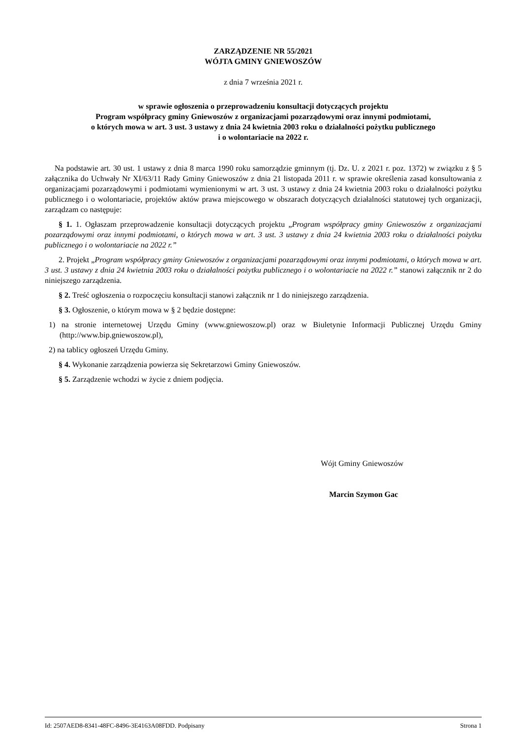ZARZĄDZENIE NR 55/2021
WÓJTA GMINY GNIEWOSZÓW
z dnia 7 września 2021 r.
w sprawie ogłoszenia o przeprowadzeniu konsultacji dotyczących projektu
Program współpracy gminy Gniewoszów z organizacjami pozarządowymi oraz innymi podmiotami,
o których mowa w art. 3 ust. 3 ustawy z dnia 24 kwietnia 2003 roku o działalności pożytku publicznego
i o wolontariacie na 2022 r.
Na podstawie art. 30 ust. 1 ustawy z dnia 8 marca 1990 roku samorządzie gminnym (tj. Dz. U. z 2021 r. poz. 1372) w związku z § 5 załącznika do Uchwały Nr XI/63/11 Rady Gminy Gniewoszów z dnia 21 listopada 2011 r. w sprawie określenia zasad konsultowania z organizacjami pozarządowymi i podmiotami wymienionymi w art. 3 ust. 3 ustawy z dnia 24 kwietnia 2003 roku o działalności pożytku publicznego i o wolontariacie, projektów aktów prawa miejscowego w obszarach dotyczących działalności statutowej tych organizacji, zarządzam co następuje:
§ 1. 1. Ogłaszam przeprowadzenie konsultacji dotyczących projektu „Program współpracy gminy Gniewoszów z organizacjami pozarządowymi oraz innymi podmiotami, o których mowa w art. 3 ust. 3 ustawy z dnia 24 kwietnia 2003 roku o działalności pożytku publicznego i o wolontariacie na 2022 r.”
2. Projekt „Program współpracy gminy Gniewoszów z organizacjami pozarządowymi oraz innymi podmiotami, o których mowa w art. 3 ust. 3 ustawy z dnia 24 kwietnia 2003 roku o działalności pożytku publicznego i o wolontariacie na 2022 r.” stanowi załącznik nr 2 do niniejszego zarządzenia.
§ 2. Treść ogłoszenia o rozpoczęciu konsultacji stanowi załącznik nr 1 do niniejszego zarządzenia.
§ 3. Ogłoszenie, o którym mowa w § 2 będzie dostępne:
1) na stronie internetowej Urzędu Gminy (www.gniewoszow.pl) oraz w Biuletynie Informacji Publicznej Urzędu Gminy (http://www.bip.gniewoszow.pl),
2) na tablicy ogłoszeń Urzędu Gminy.
§ 4. Wykonanie zarządzenia powierza się Sekretarzowi Gminy Gniewoszów.
§ 5. Zarządzenie wchodzi w życie z dniem podjęcia.
Wójt Gminy Gniewoszów
Marcin Szymon Gac
Id: 2507AED8-8341-48FC-8496-3E4163A08FDD. Podpisany Strona 1